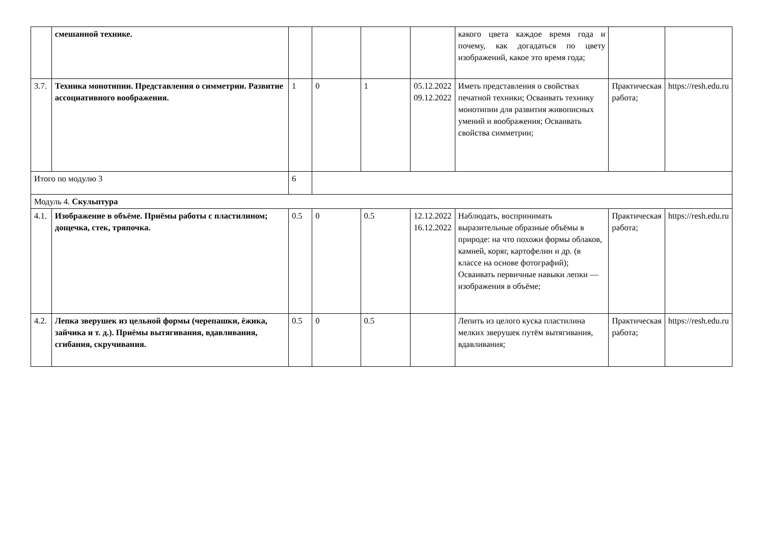| | смешанной технике. | | | | | какого цвета каждое время года и почему, как догадаться по цвету изображений, какое это время года; | | |
| 3.7. | Техника монотипии. Представления о симметрии. Развитие ассоциативного воображения. | 1 | 0 | 1 | 05.12.2022 09.12.2022 | Иметь представления о свойствах печатной техники; Осваивать технику монотипии для развития живописных умений и воображения; Осваивать свойства симметрии; | Практическая работа; | https://resh.edu.ru |
| Итого по модулю 3 | | 6 | | | | | | |
| Модуль 4. Скульптура | | | | | | | | |
| 4.1. | Изображение в объёме. Приёмы работы с пластилином; дощечка, стек, тряпочка. | 0.5 | 0 | 0.5 | 12.12.2022 16.12.2022 | Наблюдать, воспринимать выразительные образные объёмы в природе: на что похожи формы облаков, камней, коряг, картофелин и др. (в классе на основе фотографий); Осваивать первичные навыки лепки — изображения в объёме; | Практическая работа; | https://resh.edu.ru |
| 4.2. | Лепка зверушек из цельной формы (черепашки, ёжика, зайчика и т. д.). Приёмы вытягивания, вдавливания, сгибания, скручивания. | 0.5 | 0 | 0.5 | | Лепить из целого куска пластилина мелких зверушек путём вытягивания, вдавливания; | Практическая работа; | https://resh.edu.ru |